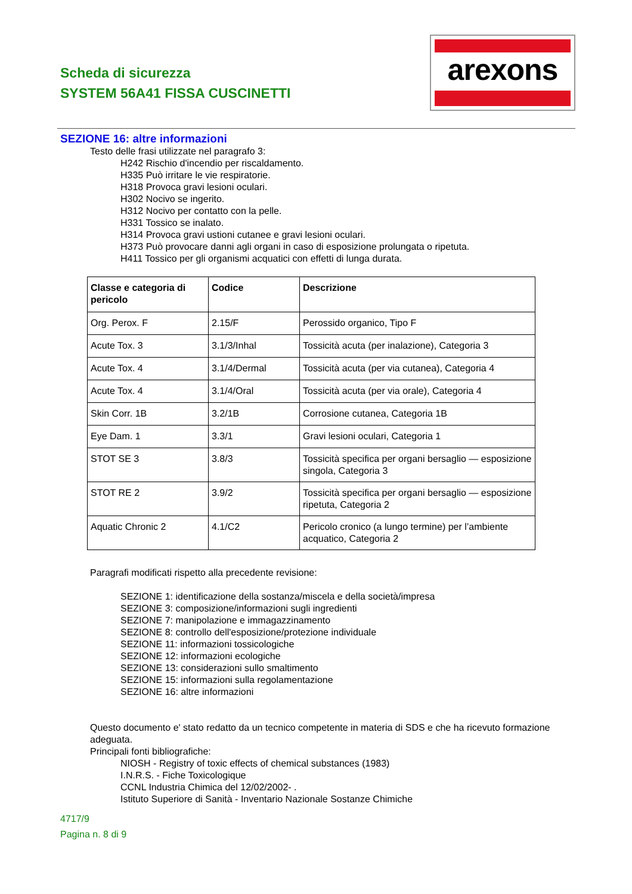Scheda di sicurezza
SYSTEM 56A41 FISSA CUSCINETTI
arexons
SEZIONE 16: altre informazioni
Testo delle frasi utilizzate nel paragrafo 3:
H242 Rischio d'incendio per riscaldamento.
H335 Può irritare le vie respiratorie.
H318 Provoca gravi lesioni oculari.
H302 Nocivo se ingerito.
H312 Nocivo per contatto con la pelle.
H331 Tossico se inalato.
H314 Provoca gravi ustioni cutanee e gravi lesioni oculari.
H373 Può provocare danni agli organi in caso di esposizione prolungata o ripetuta.
H411 Tossico per gli organismi acquatici con effetti di lunga durata.
| Classe e categoria di pericolo | Codice | Descrizione |
| --- | --- | --- |
| Org. Perox. F | 2.15/F | Perossido organico, Tipo F |
| Acute Tox. 3 | 3.1/3/Inhal | Tossicità acuta (per inalazione), Categoria 3 |
| Acute Tox. 4 | 3.1/4/Dermal | Tossicità acuta (per via cutanea), Categoria 4 |
| Acute Tox. 4 | 3.1/4/Oral | Tossicità acuta (per via orale), Categoria 4 |
| Skin Corr. 1B | 3.2/1B | Corrosione cutanea, Categoria 1B |
| Eye Dam. 1 | 3.3/1 | Gravi lesioni oculari, Categoria 1 |
| STOT SE 3 | 3.8/3 | Tossicità specifica per organi bersaglio — esposizione singola, Categoria 3 |
| STOT RE 2 | 3.9/2 | Tossicità specifica per organi bersaglio — esposizione ripetuta, Categoria 2 |
| Aquatic Chronic 2 | 4.1/C2 | Pericolo cronico (a lungo termine) per l’ambiente acquatico, Categoria 2 |
Paragrafi modificati rispetto alla precedente revisione:
SEZIONE 1: identificazione della sostanza/miscela e della società/impresa
SEZIONE 3: composizione/informazioni sugli ingredienti
SEZIONE 7: manipolazione e immagazzinamento
SEZIONE 8: controllo dell'esposizione/protezione individuale
SEZIONE 11: informazioni tossicologiche
SEZIONE 12: informazioni ecologiche
SEZIONE 13: considerazioni sullo smaltimento
SEZIONE 15: informazioni sulla regolamentazione
SEZIONE 16: altre informazioni
Questo documento e' stato redatto da un tecnico competente in materia di SDS e che ha ricevuto formazione adeguata.
Principali fonti bibliografiche:
NIOSH - Registry of toxic effects of chemical substances (1983)
I.N.R.S. - Fiche Toxicologique
CCNL Industria Chimica del 12/02/2002- .
Istituto Superiore di Sanità - Inventario Nazionale Sostanze Chimiche
4717/9
Pagina n. 8 di 9